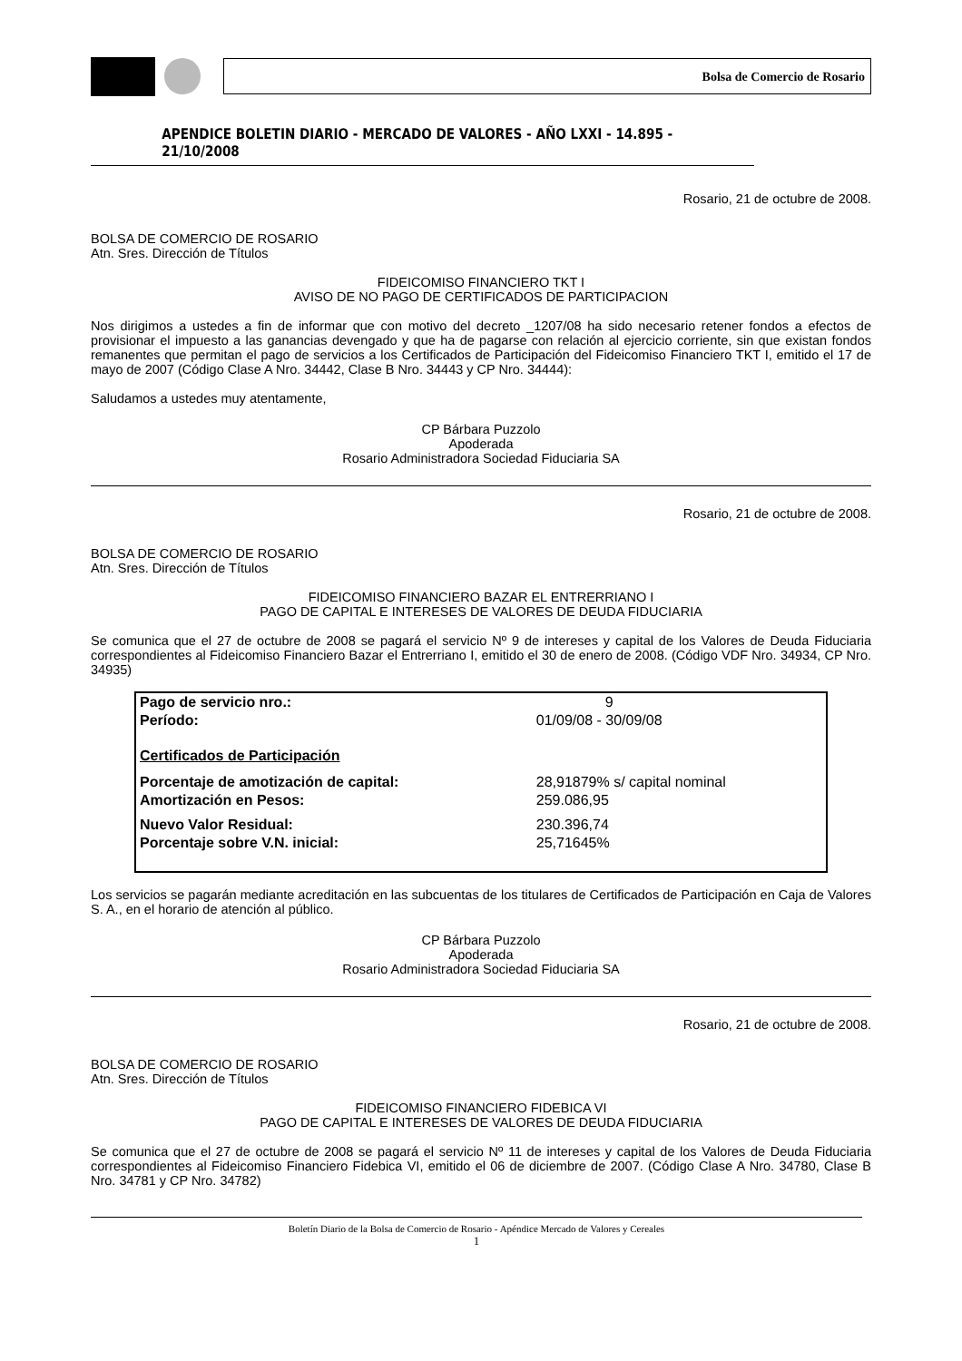Bolsa de Comercio de Rosario
APENDICE BOLETIN DIARIO - MERCADO DE VALORES - AÑO LXXI - 14.895 - 21/10/2008
Rosario, 21 de octubre de 2008.
BOLSA DE COMERCIO DE ROSARIO
Atn. Sres. Dirección de Títulos
FIDEICOMISO FINANCIERO TKT I
AVISO DE NO PAGO DE CERTIFICADOS DE PARTICIPACION
Nos dirigimos a ustedes a fin de informar que con motivo del decreto _1207/08 ha sido necesario retener fondos a efectos de provisionar el impuesto a las ganancias devengado y que ha de pagarse con relación al ejercicio corriente, sin que existan fondos remanentes que permitan el pago de servicios a los Certificados de Participación del Fideicomiso Financiero TKT I, emitido el 17 de mayo de 2007 (Código Clase A Nro. 34442, Clase B Nro. 34443 y CP Nro. 34444):
Saludamos a ustedes muy atentamente,
CP Bárbara Puzzolo
Apoderada
Rosario Administradora Sociedad Fiduciaria SA
Rosario, 21 de octubre de 2008.
BOLSA DE COMERCIO DE ROSARIO
Atn. Sres. Dirección de Títulos
FIDEICOMISO FINANCIERO BAZAR EL ENTRERRIANO I
PAGO DE CAPITAL E INTERESES DE VALORES DE DEUDA FIDUCIARIA
Se comunica que el 27 de octubre de 2008 se pagará el servicio Nº 9 de intereses y capital de los Valores de Deuda Fiduciaria correspondientes al Fideicomiso Financiero Bazar el Entrerriano I, emitido el 30 de enero de 2008. (Código VDF Nro. 34934, CP Nro. 34935)
| Pago de servicio nro.: | 9 |
| Período: | 01/09/08 - 30/09/08 |
| Certificados de Participación | |
| Porcentaje de amotización de capital: | 28,91879% s/ capital nominal |
| Amortización en Pesos: | 259.086,95 |
| Nuevo Valor Residual: | 230.396,74 |
| Porcentaje sobre V.N. inicial: | 25,71645% |
Los servicios se pagarán mediante acreditación en las subcuentas de los titulares de Certificados de Participación en Caja de Valores S. A., en el horario de atención al público.
CP Bárbara Puzzolo
Apoderada
Rosario Administradora Sociedad Fiduciaria SA
Rosario, 21 de octubre de 2008.
BOLSA DE COMERCIO DE ROSARIO
Atn. Sres. Dirección de Títulos
FIDEICOMISO FINANCIERO FIDEBICA VI
PAGO DE CAPITAL E INTERESES DE VALORES DE DEUDA FIDUCIARIA
Se comunica que el 27 de octubre de 2008 se pagará el servicio Nº 11 de intereses y capital de los Valores de Deuda Fiduciaria correspondientes al Fideicomiso Financiero Fidebica VI, emitido el 06 de diciembre de 2007. (Código Clase A Nro. 34780, Clase B Nro. 34781 y CP Nro. 34782)
Boletín Diario de la Bolsa de Comercio de Rosario - Apéndice Mercado de Valores y Cereales
1